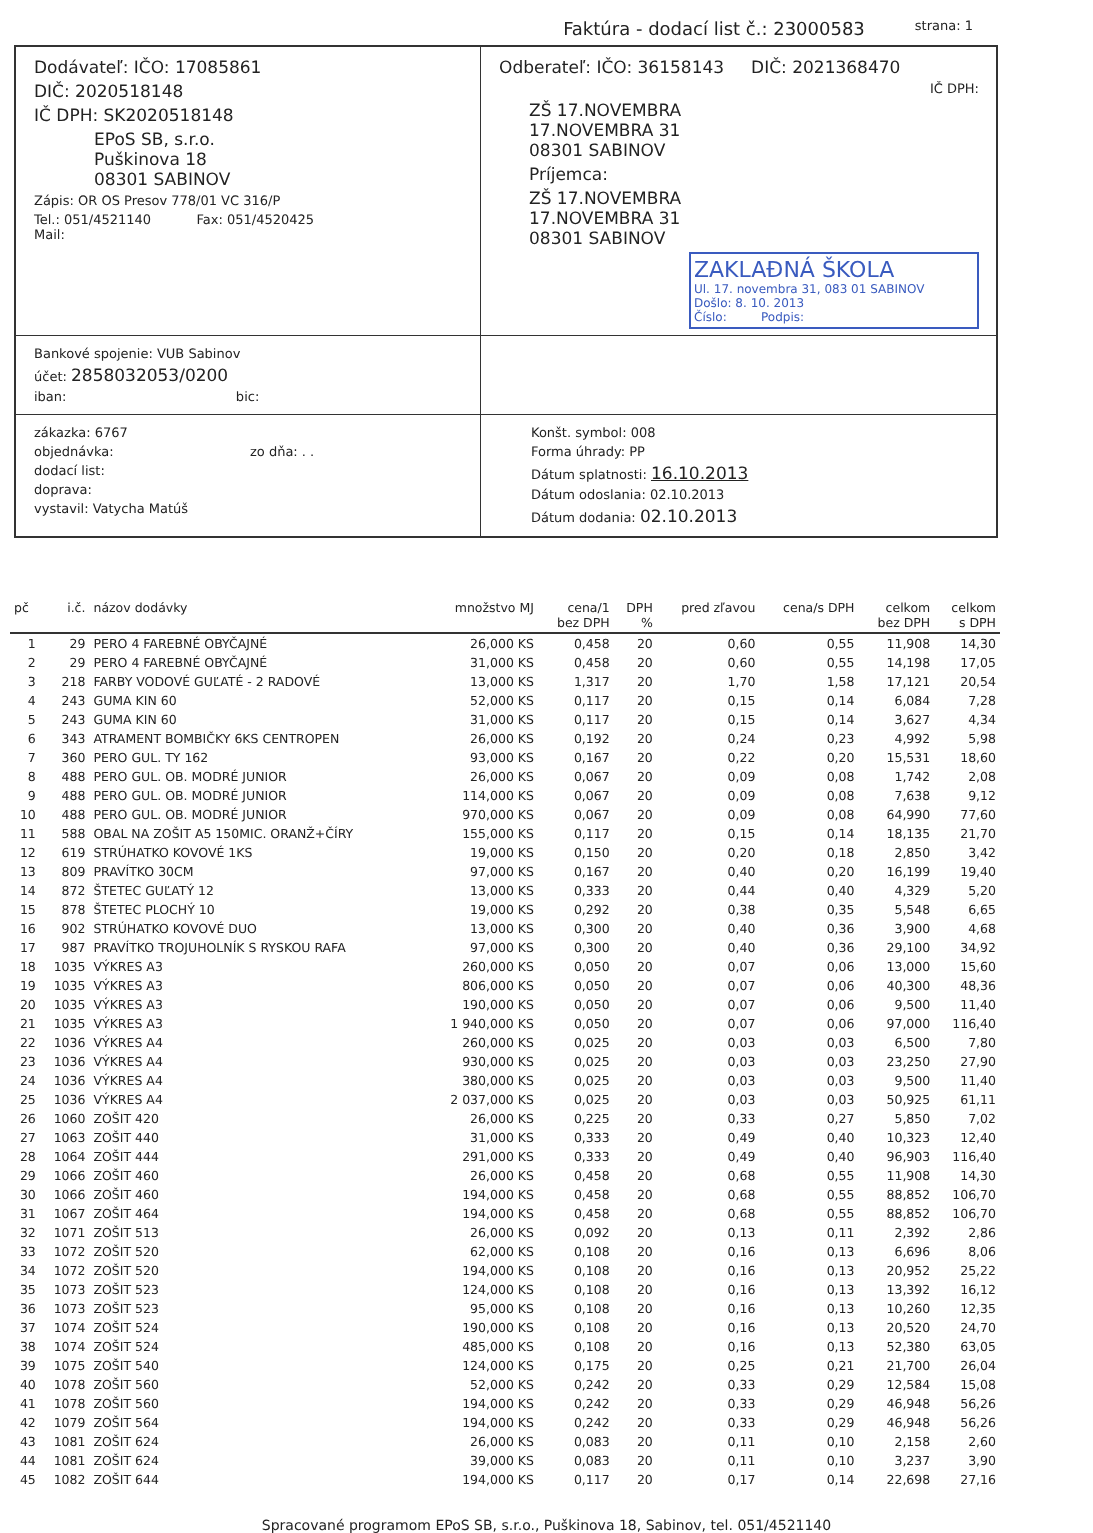Faktúra - dodací list č.: 23000583 strana: 1
Dodávateľ: IČO: 17085861
DIČ: 2020518148
IČ DPH: SK2020518148
EPoS SB, s.r.o.
Puškinova 18
08301 SABINOV
Zápis: OR OS Presov 778/01 VC 316/P
Tel.: 051/4521140 Fax: 051/4520425
Mail:
Odberateľ: IČO: 36158143 DIČ: 2021368470
IČ DPH:
ZŠ 17.NOVEMBRA
17.NOVEMBRA 31
08301 SABINOV
Príjemca:
ZŠ 17.NOVEMBRA
17.NOVEMBRA 31
08301 SABINOV
ZAKLAĐNÁ ŠKOLA
Ul. 17. novembra 31, 083 01 SABINOV
Došlo: 8. 10. 2013
Číslo: Podpis:
Bankové spojenie: VUB Sabinov
účet: 2858032053/0200
iban: bic:
zákazka: 6767
objednávka: zo dňa: . .
dodací list:
doprava:
vystavil: Vatycha Matúš
Konšt. symbol: 008
Forma úhrady: PP
Dátum splatnosti: 16.10.2013
Dátum odoslania: 02.10.2013
Dátum dodania: 02.10.2013
| pč | i.č. | názov dodávky | množstvo MJ | cena/1 bez DPH | DPH % | pred zľavou | cena/s DPH | celkom bez DPH | celkom s DPH |
| --- | --- | --- | --- | --- | --- | --- | --- | --- | --- |
| 1 | 29 | PERO 4 FAREBNÉ OBYČAJNÉ | 26,000 KS | 0,458 | 20 | 0,60 | 0,55 | 11,908 | 14,30 |
| 2 | 29 | PERO 4 FAREBNÉ OBYČAJNÉ | 31,000 KS | 0,458 | 20 | 0,60 | 0,55 | 14,198 | 17,05 |
| 3 | 218 | FARBY VODOVÉ GUĽATÉ - 2 RADOVÉ | 13,000 KS | 1,317 | 20 | 1,70 | 1,58 | 17,121 | 20,54 |
| 4 | 243 | GUMA KIN 60 | 52,000 KS | 0,117 | 20 | 0,15 | 0,14 | 6,084 | 7,28 |
| 5 | 243 | GUMA KIN 60 | 31,000 KS | 0,117 | 20 | 0,15 | 0,14 | 3,627 | 4,34 |
| 6 | 343 | ATRAMENT BOMBIČKY 6KS CENTROPEN | 26,000 KS | 0,192 | 20 | 0,24 | 0,23 | 4,992 | 5,98 |
| 7 | 360 | PERO GUL. TY 162 | 93,000 KS | 0,167 | 20 | 0,22 | 0,20 | 15,531 | 18,60 |
| 8 | 488 | PERO GUL. OB. MODRÉ JUNIOR | 26,000 KS | 0,067 | 20 | 0,09 | 0,08 | 1,742 | 2,08 |
| 9 | 488 | PERO GUL. OB. MODRÉ JUNIOR | 114,000 KS | 0,067 | 20 | 0,09 | 0,08 | 7,638 | 9,12 |
| 10 | 488 | PERO GUL. OB. MODRÉ JUNIOR | 970,000 KS | 0,067 | 20 | 0,09 | 0,08 | 64,990 | 77,60 |
| 11 | 588 | OBAL NA ZOŠIT A5 150MIC. ORANŽ+ČÍRY | 155,000 KS | 0,117 | 20 | 0,15 | 0,14 | 18,135 | 21,70 |
| 12 | 619 | STRÚHATKO KOVOVÉ 1KS | 19,000 KS | 0,150 | 20 | 0,20 | 0,18 | 2,850 | 3,42 |
| 13 | 809 | PRAVÍTKO 30CM | 97,000 KS | 0,167 | 20 | 0,40 | 0,20 | 16,199 | 19,40 |
| 14 | 872 | ŠTETEC GUĽATÝ 12 | 13,000 KS | 0,333 | 20 | 0,44 | 0,40 | 4,329 | 5,20 |
| 15 | 878 | ŠTETEC PLOCHÝ 10 | 19,000 KS | 0,292 | 20 | 0,38 | 0,35 | 5,548 | 6,65 |
| 16 | 902 | STRÚHATKO KOVOVÉ DUO | 13,000 KS | 0,300 | 20 | 0,40 | 0,36 | 3,900 | 4,68 |
| 17 | 987 | PRAVÍTKO TROJUHOLNÍK S RYSKOU RAFA | 97,000 KS | 0,300 | 20 | 0,40 | 0,36 | 29,100 | 34,92 |
| 18 | 1035 | VÝKRES A3 | 260,000 KS | 0,050 | 20 | 0,07 | 0,06 | 13,000 | 15,60 |
| 19 | 1035 | VÝKRES A3 | 806,000 KS | 0,050 | 20 | 0,07 | 0,06 | 40,300 | 48,36 |
| 20 | 1035 | VÝKRES A3 | 190,000 KS | 0,050 | 20 | 0,07 | 0,06 | 9,500 | 11,40 |
| 21 | 1035 | VÝKRES A3 | 1 940,000 KS | 0,050 | 20 | 0,07 | 0,06 | 97,000 | 116,40 |
| 22 | 1036 | VÝKRES A4 | 260,000 KS | 0,025 | 20 | 0,03 | 0,03 | 6,500 | 7,80 |
| 23 | 1036 | VÝKRES A4 | 930,000 KS | 0,025 | 20 | 0,03 | 0,03 | 23,250 | 27,90 |
| 24 | 1036 | VÝKRES A4 | 380,000 KS | 0,025 | 20 | 0,03 | 0,03 | 9,500 | 11,40 |
| 25 | 1036 | VÝKRES A4 | 2 037,000 KS | 0,025 | 20 | 0,03 | 0,03 | 50,925 | 61,11 |
| 26 | 1060 | ZOŠIT 420 | 26,000 KS | 0,225 | 20 | 0,33 | 0,27 | 5,850 | 7,02 |
| 27 | 1063 | ZOŠIT 440 | 31,000 KS | 0,333 | 20 | 0,49 | 0,40 | 10,323 | 12,40 |
| 28 | 1064 | ZOŠIT 444 | 291,000 KS | 0,333 | 20 | 0,49 | 0,40 | 96,903 | 116,40 |
| 29 | 1066 | ZOŠIT 460 | 26,000 KS | 0,458 | 20 | 0,68 | 0,55 | 11,908 | 14,30 |
| 30 | 1066 | ZOŠIT 460 | 194,000 KS | 0,458 | 20 | 0,68 | 0,55 | 88,852 | 106,70 |
| 31 | 1067 | ZOŠIT 464 | 194,000 KS | 0,458 | 20 | 0,68 | 0,55 | 88,852 | 106,70 |
| 32 | 1071 | ZOŠIT 513 | 26,000 KS | 0,092 | 20 | 0,13 | 0,11 | 2,392 | 2,86 |
| 33 | 1072 | ZOŠIT 520 | 62,000 KS | 0,108 | 20 | 0,16 | 0,13 | 6,696 | 8,06 |
| 34 | 1072 | ZOŠIT 520 | 194,000 KS | 0,108 | 20 | 0,16 | 0,13 | 20,952 | 25,22 |
| 35 | 1073 | ZOŠIT 523 | 124,000 KS | 0,108 | 20 | 0,16 | 0,13 | 13,392 | 16,12 |
| 36 | 1073 | ZOŠIT 523 | 95,000 KS | 0,108 | 20 | 0,16 | 0,13 | 10,260 | 12,35 |
| 37 | 1074 | ZOŠIT 524 | 190,000 KS | 0,108 | 20 | 0,16 | 0,13 | 20,520 | 24,70 |
| 38 | 1074 | ZOŠIT 524 | 485,000 KS | 0,108 | 20 | 0,16 | 0,13 | 52,380 | 63,05 |
| 39 | 1075 | ZOŠIT 540 | 124,000 KS | 0,175 | 20 | 0,25 | 0,21 | 21,700 | 26,04 |
| 40 | 1078 | ZOŠIT 560 | 52,000 KS | 0,242 | 20 | 0,33 | 0,29 | 12,584 | 15,08 |
| 41 | 1078 | ZOŠIT 560 | 194,000 KS | 0,242 | 20 | 0,33 | 0,29 | 46,948 | 56,26 |
| 42 | 1079 | ZOŠIT 564 | 194,000 KS | 0,242 | 20 | 0,33 | 0,29 | 46,948 | 56,26 |
| 43 | 1081 | ZOŠIT 624 | 26,000 KS | 0,083 | 20 | 0,11 | 0,10 | 2,158 | 2,60 |
| 44 | 1081 | ZOŠIT 624 | 39,000 KS | 0,083 | 20 | 0,11 | 0,10 | 3,237 | 3,90 |
| 45 | 1082 | ZOŠIT 644 | 194,000 KS | 0,117 | 20 | 0,17 | 0,14 | 22,698 | 27,16 |
Spracované programom EPoS SB, s.r.o., Puškinova 18, Sabinov, tel. 051/4521140